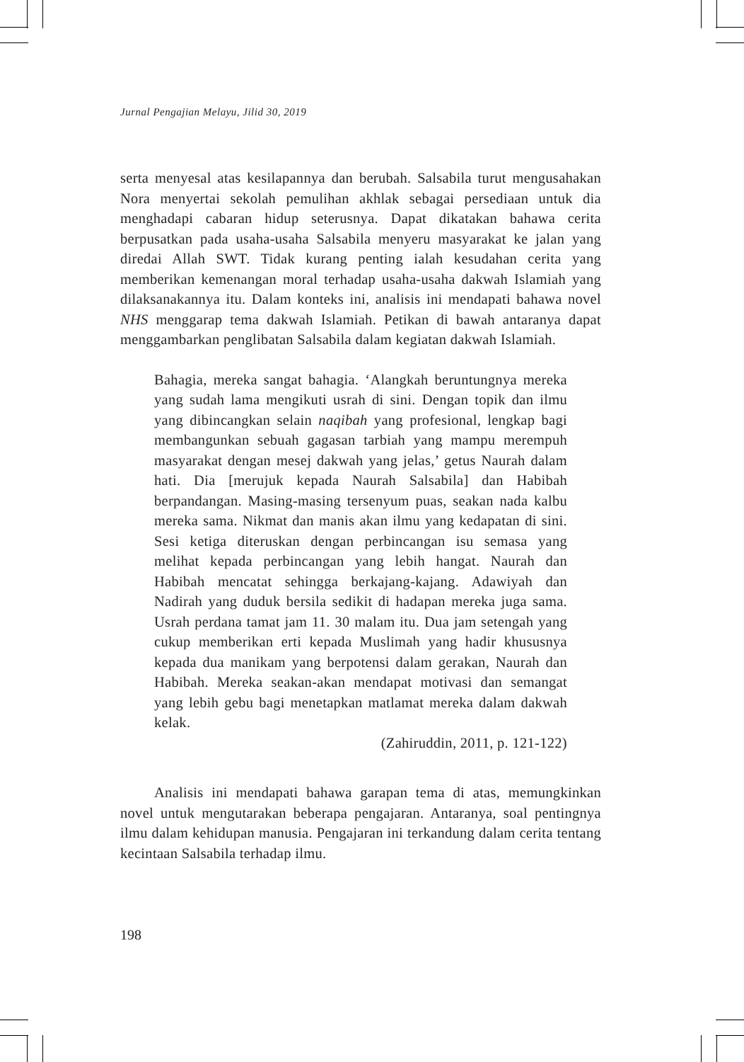Jurnal Pengajian Melayu, Jilid 30, 2019
serta menyesal atas kesilapannya dan berubah. Salsabila turut mengusahakan Nora menyertai sekolah pemulihan akhlak sebagai persediaan untuk dia menghadapi cabaran hidup seterusnya. Dapat dikatakan bahawa cerita berpusatkan pada usaha-usaha Salsabila menyeru masyarakat ke jalan yang diredai Allah SWT. Tidak kurang penting ialah kesudahan cerita yang memberikan kemenangan moral terhadap usaha-usaha dakwah Islamiah yang dilaksanakannya itu. Dalam konteks ini, analisis ini mendapati bahawa novel NHS menggarap tema dakwah Islamiah. Petikan di bawah antaranya dapat menggambarkan penglibatan Salsabila dalam kegiatan dakwah Islamiah.
Bahagia, mereka sangat bahagia. ‘Alangkah beruntungnya mereka yang sudah lama mengikuti usrah di sini. Dengan topik dan ilmu yang dibincangkan selain naqibah yang profesional, lengkap bagi membangunkan sebuah gagasan tarbiah yang mampu merempuh masyarakat dengan mesej dakwah yang jelas,’ getus Naurah dalam hati. Dia [merujuk kepada Naurah Salsabila] dan Habibah berpandangan. Masing-masing tersenyum puas, seakan nada kalbu mereka sama. Nikmat dan manis akan ilmu yang kedapatan di sini. Sesi ketiga diteruskan dengan perbincangan isu semasa yang melihat kepada perbincangan yang lebih hangat. Naurah dan Habibah mencatat sehingga berkajang-kajang. Adawiyah dan Nadirah yang duduk bersila sedikit di hadapan mereka juga sama. Usrah perdana tamat jam 11. 30 malam itu. Dua jam setengah yang cukup memberikan erti kepada Muslimah yang hadir khususnya kepada dua manikam yang berpotensi dalam gerakan, Naurah dan Habibah. Mereka seakan-akan mendapat motivasi dan semangat yang lebih gebu bagi menetapkan matlamat mereka dalam dakwah kelak.
(Zahiruddin, 2011, p. 121-122)
Analisis ini mendapati bahawa garapan tema di atas, memungkinkan novel untuk mengutarakan beberapa pengajaran. Antaranya, soal pentingnya ilmu dalam kehidupan manusia. Pengajaran ini terkandung dalam cerita tentang kecintaan Salsabila terhadap ilmu.
198